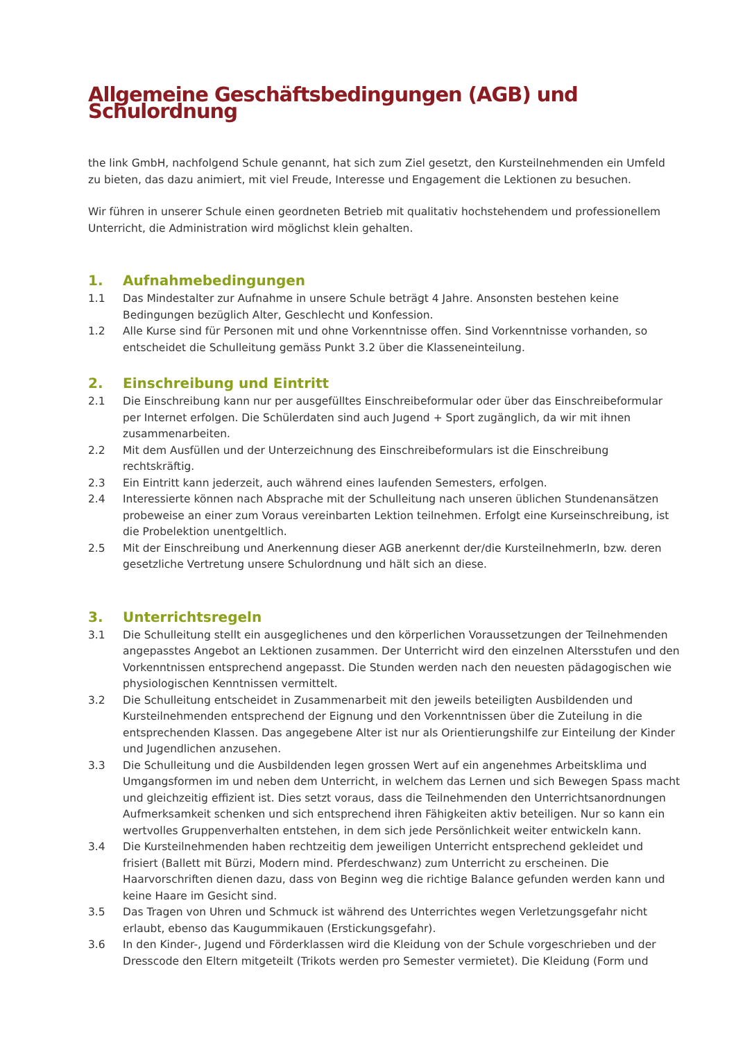Allgemeine Geschäftsbedingungen (AGB) und Schulordnung
the link GmbH, nachfolgend Schule genannt, hat sich zum Ziel gesetzt, den Kursteilnehmenden ein Umfeld zu bieten, das dazu animiert, mit viel Freude, Interesse und Engagement die Lektionen zu besuchen.
Wir führen in unserer Schule einen geordneten Betrieb mit qualitativ hochstehendem und professionellem Unterricht, die Administration wird möglichst klein gehalten.
1. Aufnahmebedingungen
1.1 Das Mindestalter zur Aufnahme in unsere Schule beträgt 4 Jahre. Ansonsten bestehen keine Bedingungen bezüglich Alter, Geschlecht und Konfession.
1.2 Alle Kurse sind für Personen mit und ohne Vorkenntnisse offen. Sind Vorkenntnisse vorhanden, so entscheidet die Schulleitung gemäss Punkt 3.2 über die Klasseneinteilung.
2. Einschreibung und Eintritt
2.1 Die Einschreibung kann nur per ausgefülltes Einschreibeformular oder über das Einschreibeformular per Internet erfolgen. Die Schülerdaten sind auch Jugend + Sport zugänglich, da wir mit ihnen zusammenarbeiten.
2.2 Mit dem Ausfüllen und der Unterzeichnung des Einschreibeformulars ist die Einschreibung rechtskräftig.
2.3 Ein Eintritt kann jederzeit, auch während eines laufenden Semesters, erfolgen.
2.4 Interessierte können nach Absprache mit der Schulleitung nach unseren üblichen Stundenansätzen probeweise an einer zum Voraus vereinbarten Lektion teilnehmen. Erfolgt eine Kurseinschreibung, ist die Probelektion unentgeltlich.
2.5 Mit der Einschreibung und Anerkennung dieser AGB anerkennt der/die KursteilnehmerIn, bzw. deren gesetzliche Vertretung unsere Schulordnung und hält sich an diese.
3. Unterrichtsregeln
3.1 Die Schulleitung stellt ein ausgeglichenes und den körperlichen Voraussetzungen der Teilnehmenden angepasstes Angebot an Lektionen zusammen. Der Unterricht wird den einzelnen Altersstufen und den Vorkenntnissen entsprechend angepasst. Die Stunden werden nach den neuesten pädagogischen wie physiologischen Kenntnissen vermittelt.
3.2 Die Schulleitung entscheidet in Zusammenarbeit mit den jeweils beteiligten Ausbildenden und Kursteilnehmenden entsprechend der Eignung und den Vorkenntnissen über die Zuteilung in die entsprechenden Klassen. Das angegebene Alter ist nur als Orientierungshilfe zur Einteilung der Kinder und Jugendlichen anzusehen.
3.3 Die Schulleitung und die Ausbildenden legen grossen Wert auf ein angenehmes Arbeitsklima und Umgangsformen im und neben dem Unterricht, in welchem das Lernen und sich Bewegen Spass macht und gleichzeitig effizient ist. Dies setzt voraus, dass die Teilnehmenden den Unterrichtsanordnungen Aufmerksamkeit schenken und sich entsprechend ihren Fähigkeiten aktiv beteiligen. Nur so kann ein wertvolles Gruppenverhalten entstehen, in dem sich jede Persönlichkeit weiter entwickeln kann.
3.4 Die Kursteilnehmenden haben rechtzeitig dem jeweiligen Unterricht entsprechend gekleidet und frisiert (Ballett mit Bürzi, Modern mind. Pferdeschwanz) zum Unterricht zu erscheinen. Die Haarvorschriften dienen dazu, dass von Beginn weg die richtige Balance gefunden werden kann und keine Haare im Gesicht sind.
3.5 Das Tragen von Uhren und Schmuck ist während des Unterrichtes wegen Verletzungsgefahr nicht erlaubt, ebenso das Kaugummikauen (Erstickungsgefahr).
3.6 In den Kinder-, Jugend und Förderklassen wird die Kleidung von der Schule vorgeschrieben und der Dresscode den Eltern mitgeteilt (Trikots werden pro Semester vermietet). Die Kleidung (Form und